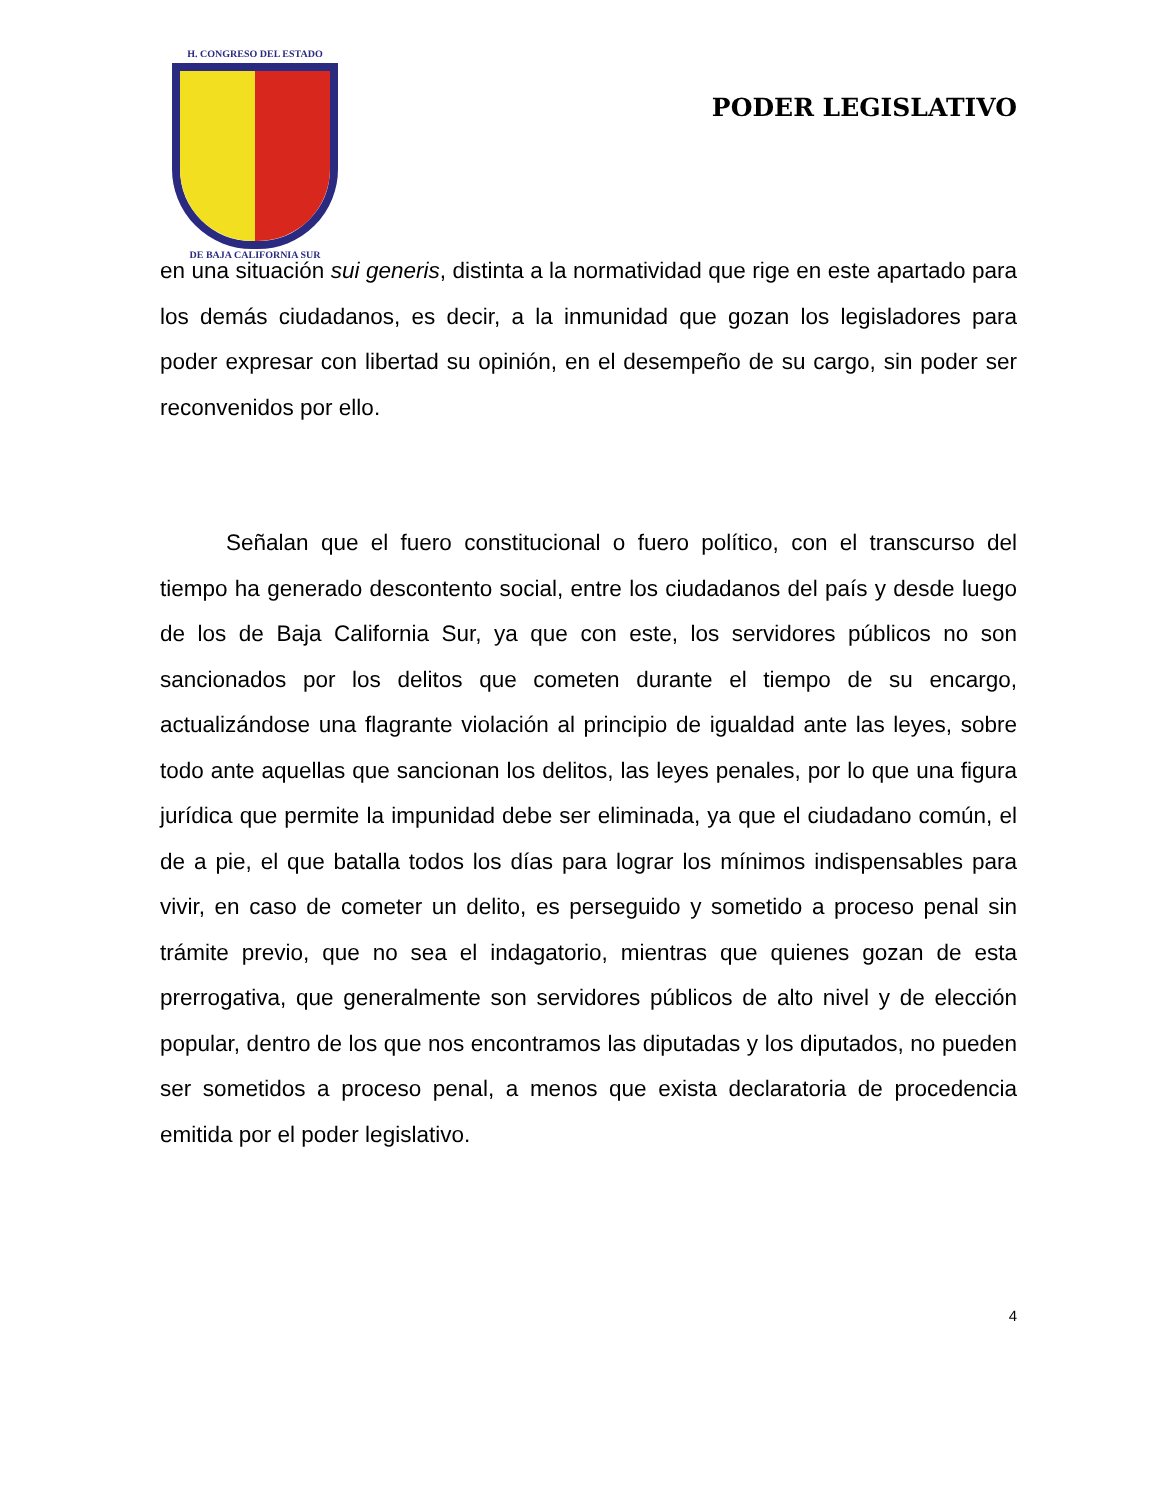H. CONGRESO DEL ESTADO
DE BAJA CALIFORNIA SUR
PODER LEGISLATIVO
en una situación sui generis, distinta a la normatividad que rige en este apartado para los demás ciudadanos, es decir, a la inmunidad que gozan los legisladores para poder expresar con libertad su opinión, en el desempeño de su cargo, sin poder ser reconvenidos por ello.
Señalan que el fuero constitucional o fuero político, con el transcurso del tiempo ha generado descontento social, entre los ciudadanos del país y desde luego de los de Baja California Sur, ya que con este, los servidores públicos no son sancionados por los delitos que cometen durante el tiempo de su encargo, actualizándose una flagrante violación al principio de igualdad ante las leyes, sobre todo ante aquellas que sancionan los delitos, las leyes penales, por lo que una figura jurídica que permite la impunidad debe ser eliminada, ya que el ciudadano común, el de a pie, el que batalla todos los días para lograr los mínimos indispensables para vivir, en caso de cometer un delito, es perseguido y sometido a proceso penal sin trámite previo, que no sea el indagatorio, mientras que quienes gozan de esta prerrogativa, que generalmente son servidores públicos de alto nivel y de elección popular, dentro de los que nos encontramos las diputadas y los diputados, no pueden ser sometidos a proceso penal, a menos que exista declaratoria de procedencia emitida por el poder legislativo.
4